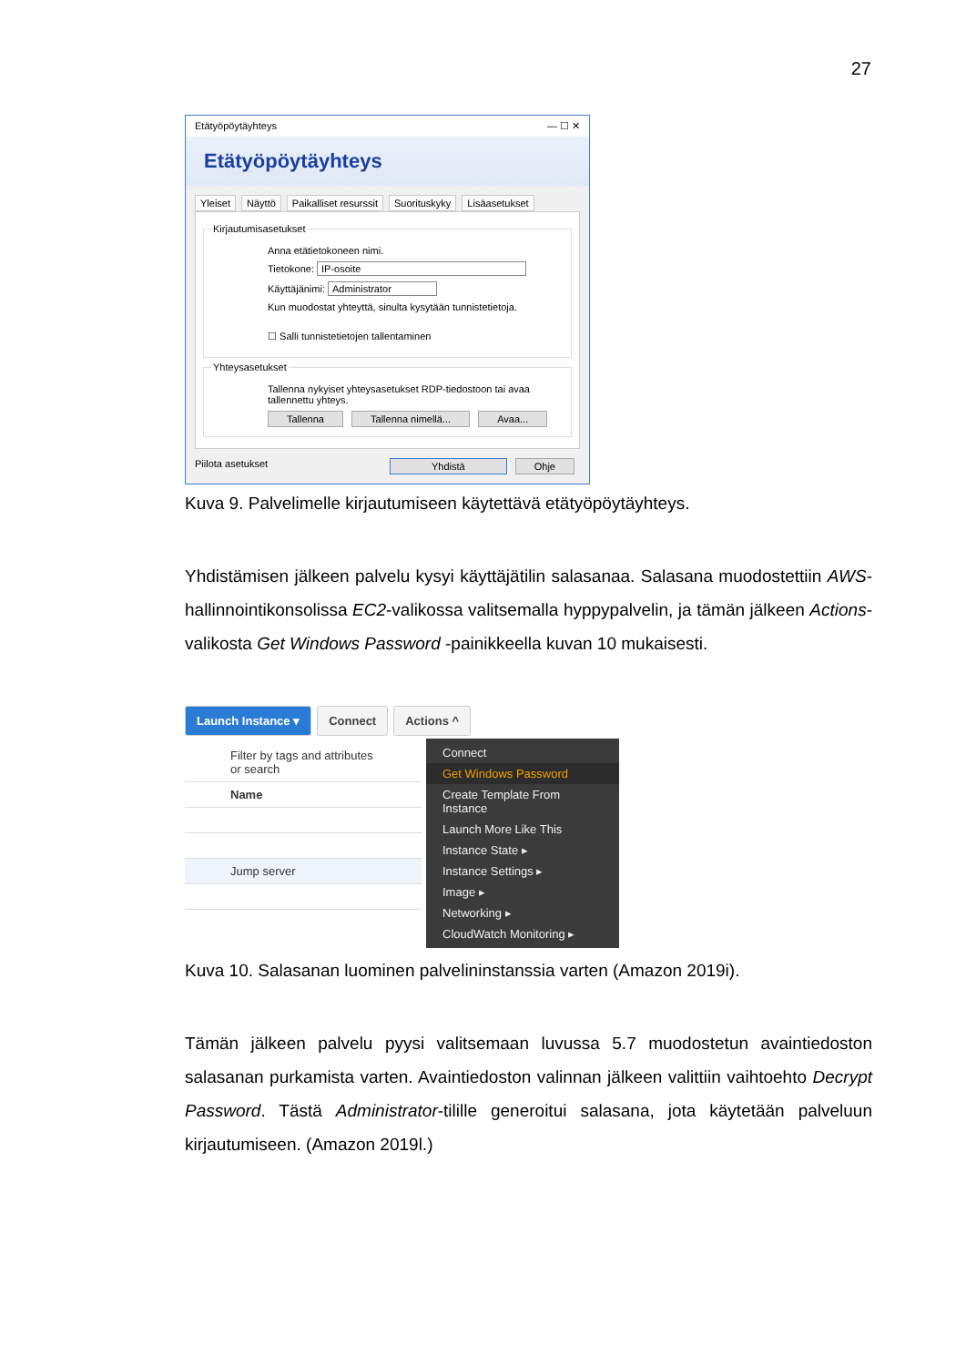27
Etätyöpöytäyhteys — ☐ ✕
Etätyöpöytäyhteys
Yleiset Näyttö Paikalliset resurssit Suorituskyky Lisäasetukset
Kirjautumisasetukset
Anna etätietokoneen nimi.
Tietokone: IP-osoite
Käyttäjänimi: Administrator
Kun muodostat yhteyttä, sinulta kysytään tunnistetietoja.
☐ Salli tunnistetietojen tallentaminen
Yhteysasetukset
Tallenna nykyiset yhteysasetukset RDP-tiedostoon tai avaa tallennettu yhteys.
Tallenna Tallenna nimellä... Avaa...
Piilota asetukset Yhdistä Ohje
Kuva 9. Palvelimelle kirjautumiseen käytettävä etätyöpöytäyhteys.
Yhdistämisen jälkeen palvelu kysyi käyttäjätilin salasanaa. Salasana muodostettiin AWS-hallinnointikonsolissa EC2-valikossa valitsemalla hyppypalvelin, ja tämän jälkeen Actions-valikosta Get Windows Password -painikkeella kuvan 10 mukaisesti.
Launch Instance ▾ Connect Actions ^
Filter by tags and attributes or search
Name
Jump server
Connect
Get Windows Password
Create Template From Instance
Launch More Like This
Instance State ▸
Instance Settings ▸
Image ▸
Networking ▸
CloudWatch Monitoring ▸
Kuva 10. Salasanan luominen palvelininstanssia varten (Amazon 2019i).
Tämän jälkeen palvelu pyysi valitsemaan luvussa 5.7 muodostetun avaintiedoston salasanan purkamista varten. Avaintiedoston valinnan jälkeen valittiin vaihtoehto Decrypt Password. Tästä Administrator-tilille generoitui salasana, jota käytetään palveluun kirjautumiseen. (Amazon 2019l.)